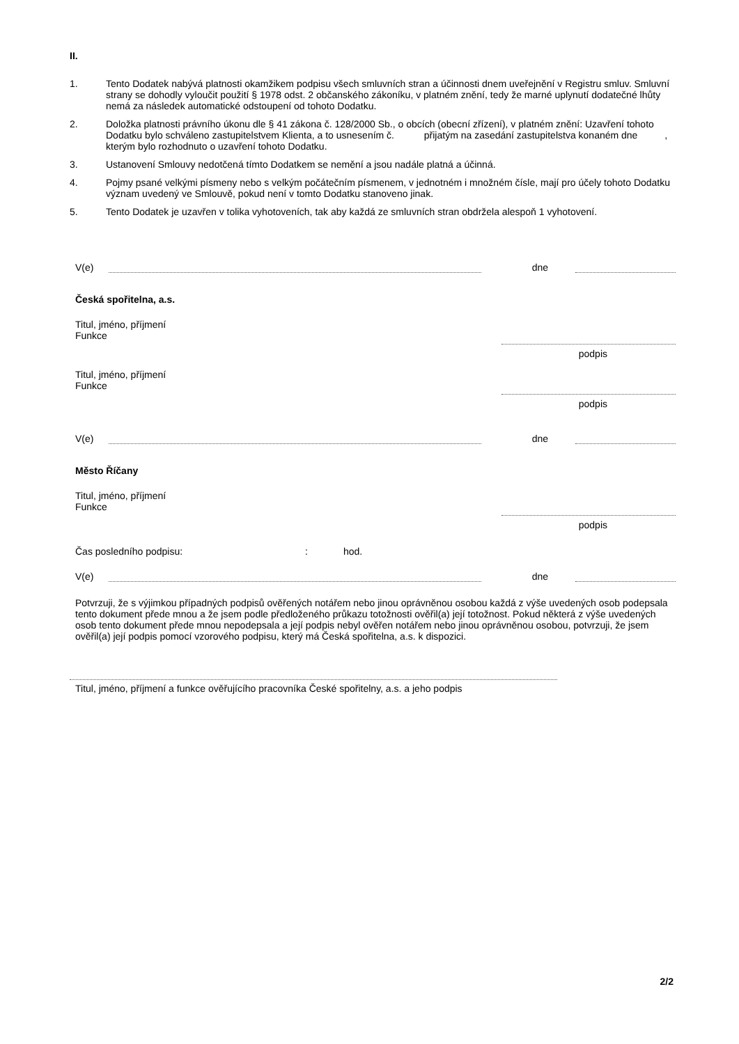II.
1. Tento Dodatek nabývá platnosti okamžikem podpisu všech smluvních stran a účinnosti dnem uveřejnění v Registru smluv. Smluvní strany se dohodly vyloučit použití § 1978 odst. 2 občanského zákoníku, v platném znění, tedy že marné uplynutí dodatečné lhůty nemá za následek automatické odstoupení od tohoto Dodatku.
2. Doložka platnosti právního úkonu dle § 41 zákona č. 128/2000 Sb., o obcích (obecní zřízení), v platném znění: Uzavření tohoto Dodatku bylo schváleno zastupitelstvem Klienta, a to usnesením č. přijatým na zasedání zastupitelstva konaném dne , kterým bylo rozhodnuto o uzavření tohoto Dodatku.
3. Ustanovení Smlouvy nedotčená tímto Dodatkem se nemění a jsou nadále platná a účinná.
4. Pojmy psané velkými písmeny nebo s velkým počátečním písmenem, v jednotném i množném čísle, mají pro účely tohoto Dodatku význam uvedený ve Smlouvě, pokud není v tomto Dodatku stanoveno jinak.
5. Tento Dodatek je uzavřen v tolika vyhotoveních, tak aby každá ze smluvních stran obdržela alespoň 1 vyhotovení.
V(e) dne
Česká spořitelna, a.s.
Titul, jméno, příjmení
Funkce
podpis
Titul, jméno, příjmení
Funkce
podpis
V(e) dne
Město Říčany
Titul, jméno, příjmení
Funkce
podpis
Čas posledního podpisu:: hod.
V(e) dne
Potvrzuji, že s výjimkou případných podpisů ověřených notářem nebo jinou oprávněnou osobou každá z výše uvedených osob podepsala tento dokument přede mnou a že jsem podle předloženého průkazu totožnosti ověřil(a) její totožnost. Pokud některá z výše uvedených osob tento dokument přede mnou nepodepsala a její podpis nebyl ověřen notářem nebo jinou oprávněnou osobou, potvrzuji, že jsem ověřil(a) její podpis pomocí vzorového podpisu, který má Česká spořitelna, a.s. k dispozici.
Titul, jméno, příjmení a funkce ověřujícího pracovníka České spořitelny, a.s. a jeho podpis
2/2